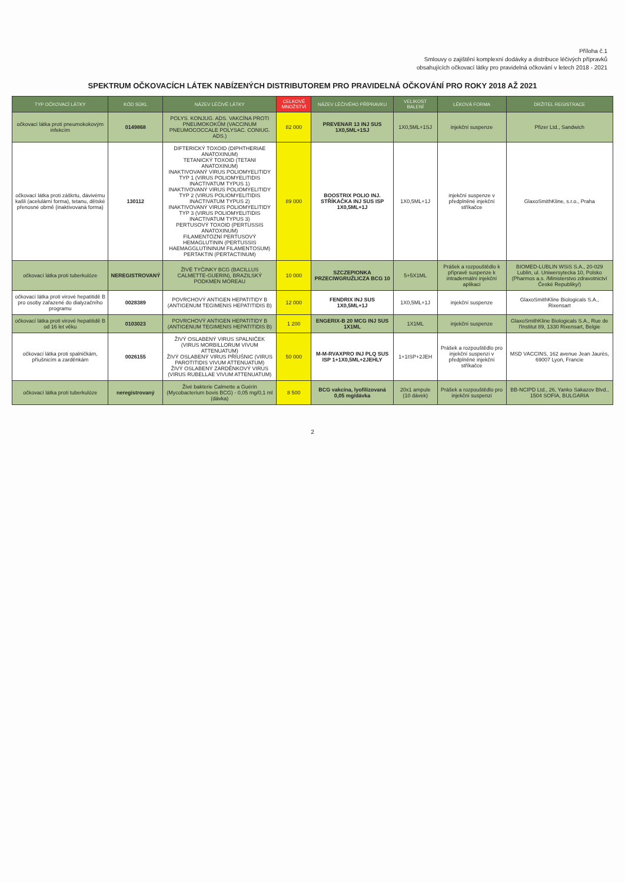Příloha č.1
Smlouvy o zajištění komplexní dodávky a distribuce léčivých přípravků
obsahujících očkovací látky pro pravidelná očkování v letech 2018 - 2021
SPEKTRUM OČKOVACÍCH LÁTEK NABÍZENÝCH DISTRIBUTOREM PRO PRAVIDELNÁ OČKOVÁNÍ PRO ROKY 2018 AŽ 2021
| TYP OČKOVACÍ LÁTKY | KÓD SÚKL | NÁZEV LÉČIVÉ LÁTKY | CELKOVÉ MNOŽSTVÍ | NÁZEV LÉČIVÉHO PŘÍPRAVKU | VELIKOST BALENÍ | LÉKOVÁ FORMA | DRŽITEL REGISTRACE |
| --- | --- | --- | --- | --- | --- | --- | --- |
| očkovací látka proti pneumokokovým infekcím | 0149868 | POLYS. KONJUG. ADS. VAKCÍNA PROTI PNEUMOKOKŮM (VACCINUM PNEUMOCOCCALE POLYSAC. CONIUG. ADS.) | 82 000 | PREVENAR 13 INJ SUS 1X0,5ML+1SJ | 1X0,5ML+1SJ | injekční suspenze | Pfizer Ltd., Sandwich |
| očkovací látka proti záškrtu, dávivému kašli (acelulární forma), tetanu, dětské přenosné obrně (inaktivovaná forma) | 130112 | DIFTERICKÝ TOXOID (DIPHTHERIAE ANATOXINUM) TETANICKÝ TOXOID (TETANI ANATOXINUM) INAKTIVOVANÝ VIRUS POLIOMYELITIDY TYP 1 (VIRUS POLIOMYELITIDIS INACTIVATUM TYPUS 1) INAKTIVOVANÝ VIRUS POLIOMYELITIDY TYP 2 (VIRUS POLIOMYELITIDIS INACTIVATUM TYPUS 2) INAKTIVOVANÝ VIRUS POLIOMYELITIDY TYP 3 (VIRUS POLIOMYELITIDIS INACTIVATUM TYPUS 3) PERTUSOVÝ TOXOID (PERTUSSIS ANATOXINUM) FILAMENTÓZNÍ PERTUSOVÝ HEMAGLUTININ (PERTUSSIS HAEMAGGLUTININUM FILAMENTOSUM) PERTAKTIN (PERTACTINUM) | 89 000 | BOOSTRIX POLIO INJ. STŘÍKAČKA INJ SUS ISP 1X0,5ML+1J | 1X0,5ML+1J | injekční suspenze v předplněné injekční stříkačce | GlaxoSmithKline, s.r.o., Praha |
| očkovací látka proti tuberkulóze | NEREGISTROVANÝ | ŽIVÉ TYČINKY BCG (BACILLUS CALMETTE-GUERIN), BRAZILSKÝ PODKMEN MOREAU | 10 000 | SZCZEPIONKA PRZECIWGRUŹLICZA BCG 10 | 5+5X1ML | Prášek a rozpouštědlo k přípravě suspenze k intradermální injekční aplikaci | BIOMED-LUBLIN WSiS S.A., 20-029 Lublin, ul. Uniwersytecka 10, Polsko (Pharmos a.s. /Ministerstvo zdravotnictví České Republiky/) |
| očkovací látka proti virové hepatitidě B pro osoby zařazené do dialyzačního programu | 0028389 | POVRCHOVÝ ANTIGEN HEPATITIDY B (ANTIGENUM TEGIMENIS HEPATITIDIS B) | 12 000 | FENDRIX INJ SUS 1X0,5ML+1J | 1X0,5ML+1J | injekční suspenze | GlaxoSmithKline Biologicals S.A., Rixensart |
| očkovací látka proti virové hepatitidě B od 16 let věku | 0103023 | POVRCHOVÝ ANTIGEN HEPATITIDY B (ANTIGENUM TEGIMENIS HEPATITIDIS B) | 1 200 | ENGERIX-B 20 MCG INJ SUS 1X1ML | 1X1ML | injekční suspenze | GlaxoSmithKline Biologicals S.A., Rue de l'Institut 89, 1330 Rixensart, Belgie |
| očkovací látka proti spalničkám, příušnicím a zarděnkám | 0026155 | ŽIVÝ OSLABENÝ VIRUS SPALNIČEK (VIRUS MORBILLORUM VIVUM ATTENUATUM) ŽIVÝ OSLABENÝ VIRUS PŘÍUŠNIC (VIRUS PAROTITIDIS VIVUM ATTENUATUM) ŽIVÝ OSLABENÝ ZARDĚNKOVÝ VIRUS (VIRUS RUBELLAE VIVUM ATTENUATUM) | 50 000 | M-M-RVAXPRO INJ PLQ SUS ISP 1+1X0,5ML+2JEHLY | 1+1ISP+2JEH | Prášek a rozpouštědlo pro injekční suspenzi v předplněné injekční stříkačce | MSD VACCINS, 162 avenue Jean Jaurès, 69007 Lyon, Francie |
| očkovací látka proti tuberkulóze | neregistrovaný | Živé bakterie Calmette a Guérin (Mycobacterium bovis BCG) - 0,05 mg/0,1 ml (dávka) | 8 500 | BCG vakcína, lyofilizovaná 0,05 mg/dávka | 20x1 ampule (10 dávek) | Prášek a rozpouštědlo pro injekční suspenzi | BB-NCIPD Ltd., 26, Yanko Sakazov Blvd., 1504 SOFIA, BULGARIA |
2